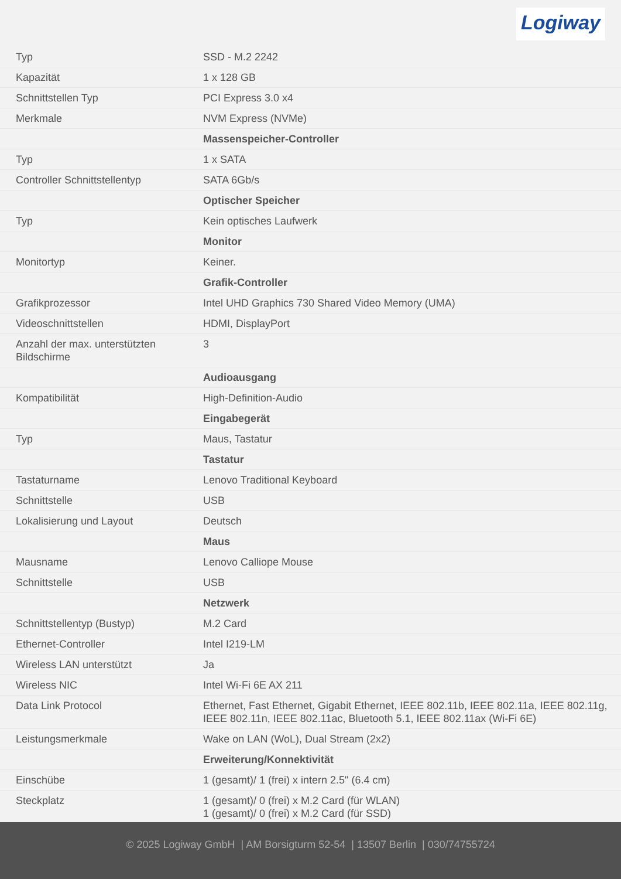Logiway
| Typ | SSD - M.2 2242 |
| Kapazität | 1 x 128 GB |
| Schnittstellen Typ | PCI Express 3.0 x4 |
| Merkmale | NVM Express (NVMe) |
| | Massenspeicher-Controller |
| Typ | 1 x SATA |
| Controller Schnittstellentyp | SATA 6Gb/s |
| | Optischer Speicher |
| Typ | Kein optisches Laufwerk |
| | Monitor |
| Monitortyp | Keiner. |
| | Grafik-Controller |
| Grafikprozessor | Intel UHD Graphics 730 Shared Video Memory (UMA) |
| Videoschnittstellen | HDMI, DisplayPort |
| Anzahl der max. unterstützten Bildschirme | 3 |
| | Audioausgang |
| Kompatibilität | High-Definition-Audio |
| | Eingabegerät |
| Typ | Maus, Tastatur |
| | Tastatur |
| Tastaturname | Lenovo Traditional Keyboard |
| Schnittstelle | USB |
| Lokalisierung und Layout | Deutsch |
| | Maus |
| Mausname | Lenovo Calliope Mouse |
| Schnittstelle | USB |
| | Netzwerk |
| Schnittstellentyp (Bustyp) | M.2 Card |
| Ethernet-Controller | Intel I219-LM |
| Wireless LAN unterstützt | Ja |
| Wireless NIC | Intel Wi-Fi 6E AX 211 |
| Data Link Protocol | Ethernet, Fast Ethernet, Gigabit Ethernet, IEEE 802.11b, IEEE 802.11a, IEEE 802.11g, IEEE 802.11n, IEEE 802.11ac, Bluetooth 5.1, IEEE 802.11ax (Wi-Fi 6E) |
| Leistungsmerkmale | Wake on LAN (WoL), Dual Stream (2x2) |
| | Erweiterung/Konnektivität |
| Einschübe | 1 (gesamt)/ 1 (frei) x intern 2.5" (6.4 cm) |
| Steckplatz | 1 (gesamt)/ 0 (frei) x M.2 Card (für WLAN) 1 (gesamt)/ 0 (frei) x M.2 Card (für SSD) |
© 2025 Logiway GmbH | AM Borsigturm 52-54 | 13507 Berlin | 030/74755724